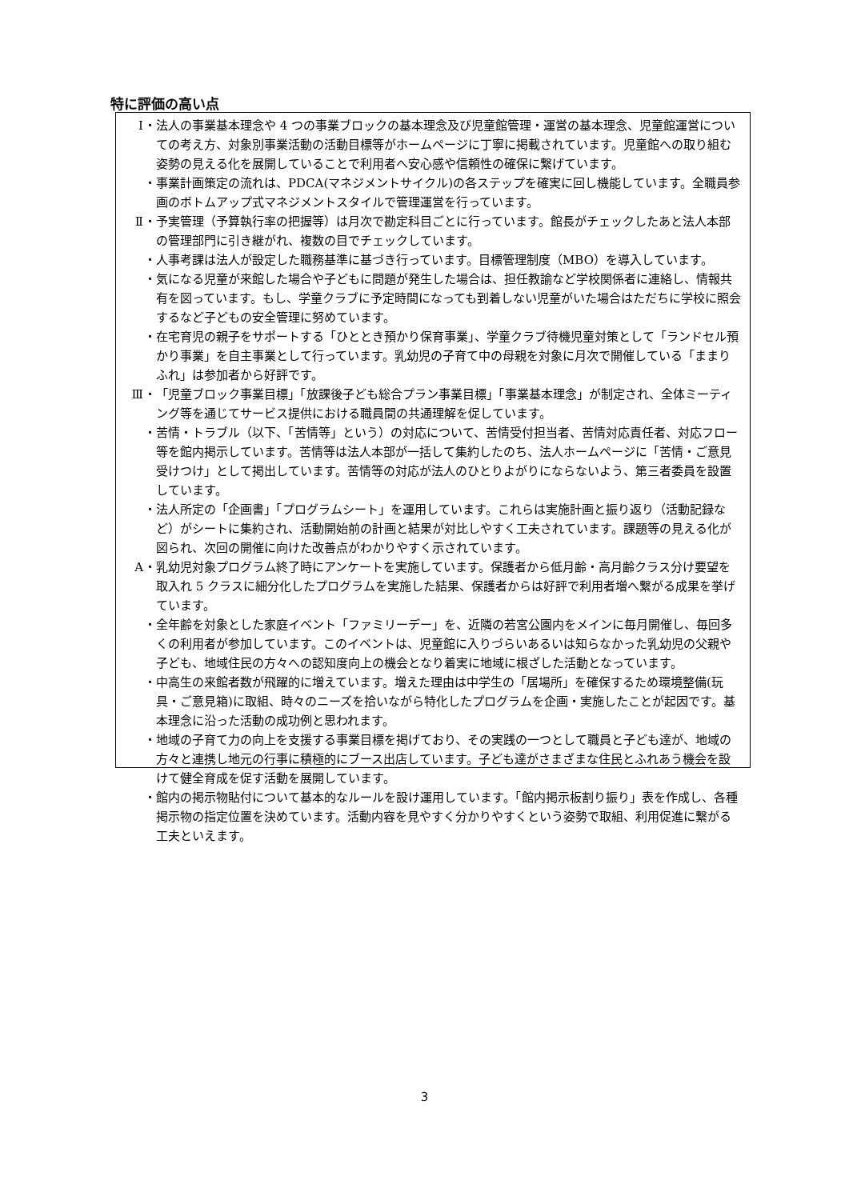特に評価の高い点
Ⅰ ・ 法人の事業基本理念や 4 つの事業ブロックの基本理念及び児童館管理・運営の基本理念、児童館運営についての考え方、対象別事業活動の活動目標等がホームページに丁寧に掲載されています。児童館への取り組む姿勢の見える化を展開していることで利用者へ安心感や信頼性の確保に繋げています。
・ 事業計画策定の流れは、PDCA(マネジメントサイクル)の各ステップを確実に回し機能しています。全職員参画のボトムアップ式マネジメントスタイルで管理運営を行っています。
Ⅱ ・ 予実管理（予算執行率の把握等）は月次で勘定科目ごとに行っています。館長がチェックしたあと法人本部の管理部門に引き継がれ、複数の目でチェックしています。
・ 人事考課は法人が設定した職務基準に基づき行っています。目標管理制度（MBO）を導入しています。
・ 気になる児童が来館した場合や子どもに問題が発生した場合は、担任教諭など学校関係者に連絡し、情報共有を図っています。もし、学童クラブに予定時間になっても到着しない児童がいた場合はただちに学校に照会するなど子どもの安全管理に努めています。
・ 在宅育児の親子をサポートする「ひととき預かり保育事業」、学童クラブ待機児童対策として「ランドセル預かり事業」を自主事業として行っています。乳幼児の子育て中の母親を対象に月次で開催している「ままりふれ」は参加者から好評です。
Ⅲ ・ 「児童ブロック事業目標」「放課後子ども総合プラン事業目標」「事業基本理念」が制定され、全体ミーティング等を通じてサービス提供における職員間の共通理解を促しています。
・ 苦情・トラブル（以下、「苦情等」という）の対応について、苦情受付担当者、苦情対応責任者、対応フロー等を館内掲示しています。苦情等は法人本部が一括して集約したのち、法人ホームページに「苦情・ご意見受けつけ」として掲出しています。苦情等の対応が法人のひとりよがりにならないよう、第三者委員を設置しています。
・ 法人所定の「企画書」「プログラムシート」を運用しています。これらは実施計画と振り返り（活動記録など）がシートに集約され、活動開始前の計画と結果が対比しやすく工夫されています。課題等の見える化が図られ、次回の開催に向けた改善点がわかりやすく示されています。
A ・ 乳幼児対象プログラム終了時にアンケートを実施しています。保護者から低月齢・高月齢クラス分け要望を取入れ 5 クラスに細分化したプログラムを実施した結果、保護者からは好評で利用者増へ繋がる成果を挙げています。
・ 全年齢を対象とした家庭イベント「ファミリーデー」を、近隣の若宮公園内をメインに毎月開催し、毎回多くの利用者が参加しています。このイベントは、児童館に入りづらいあるいは知らなかった乳幼児の父親や子ども、地域住民の方々への認知度向上の機会となり着実に地域に根ざした活動となっています。
・ 中高生の来館者数が飛躍的に増えています。増えた理由は中学生の「居場所」を確保するため環境整備(玩具・ご意見箱)に取組、時々のニーズを拾いながら特化したプログラムを企画・実施したことが起因です。基本理念に沿った活動の成功例と思われます。
・ 地域の子育て力の向上を支援する事業目標を掲げており、その実践の一つとして職員と子ども達が、地域の方々と連携し地元の行事に積極的にブース出店しています。子ども達がさまざまな住民とふれあう機会を設けて健全育成を促す活動を展開しています。
・ 館内の掲示物貼付について基本的なルールを設け運用しています。「館内掲示板割り振り」表を作成し、各種掲示物の指定位置を決めています。活動内容を見やすく分かりやすくという姿勢で取組、利用促進に繋がる工夫といえます。
3